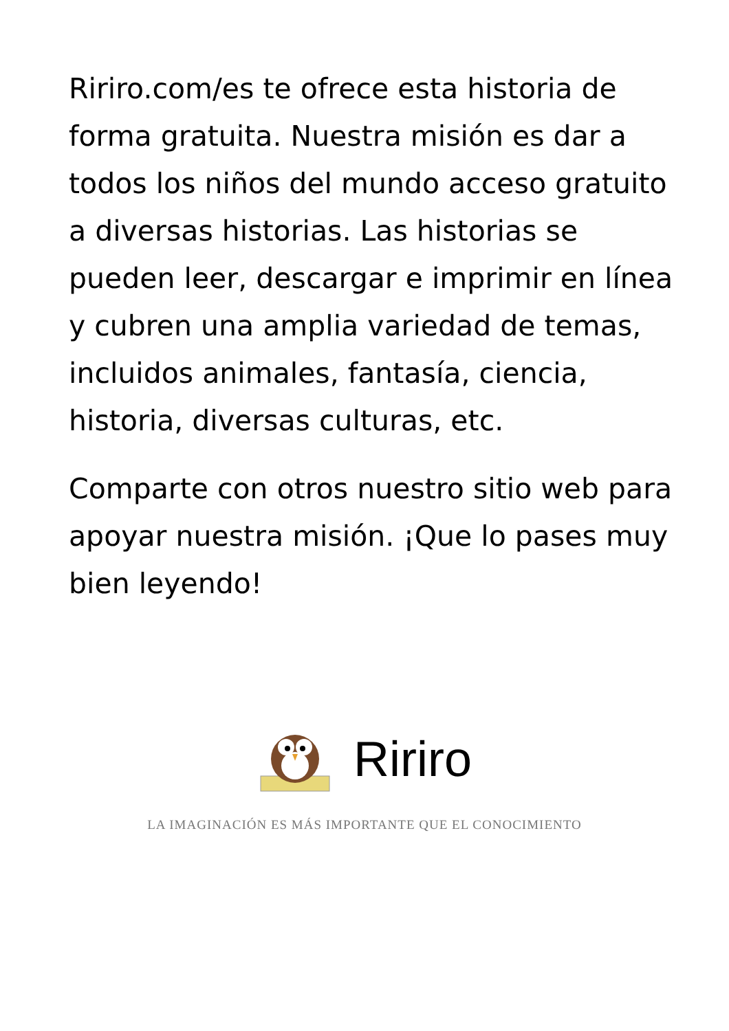Ririro.com/es te ofrece esta historia de forma gratuita. Nuestra misión es dar a todos los niños del mundo acceso gratuito a diversas historias. Las historias se pueden leer, descargar e imprimir en línea y cubren una amplia variedad de temas, incluidos animales, fantasía, ciencia, historia, diversas culturas, etc.
Comparte con otros nuestro sitio web para apoyar nuestra misión. ¡Que lo pases muy bien leyendo!
Ririro
LA IMAGINACIÓN ES MÁS IMPORTANTE QUE EL CONOCIMIENTO